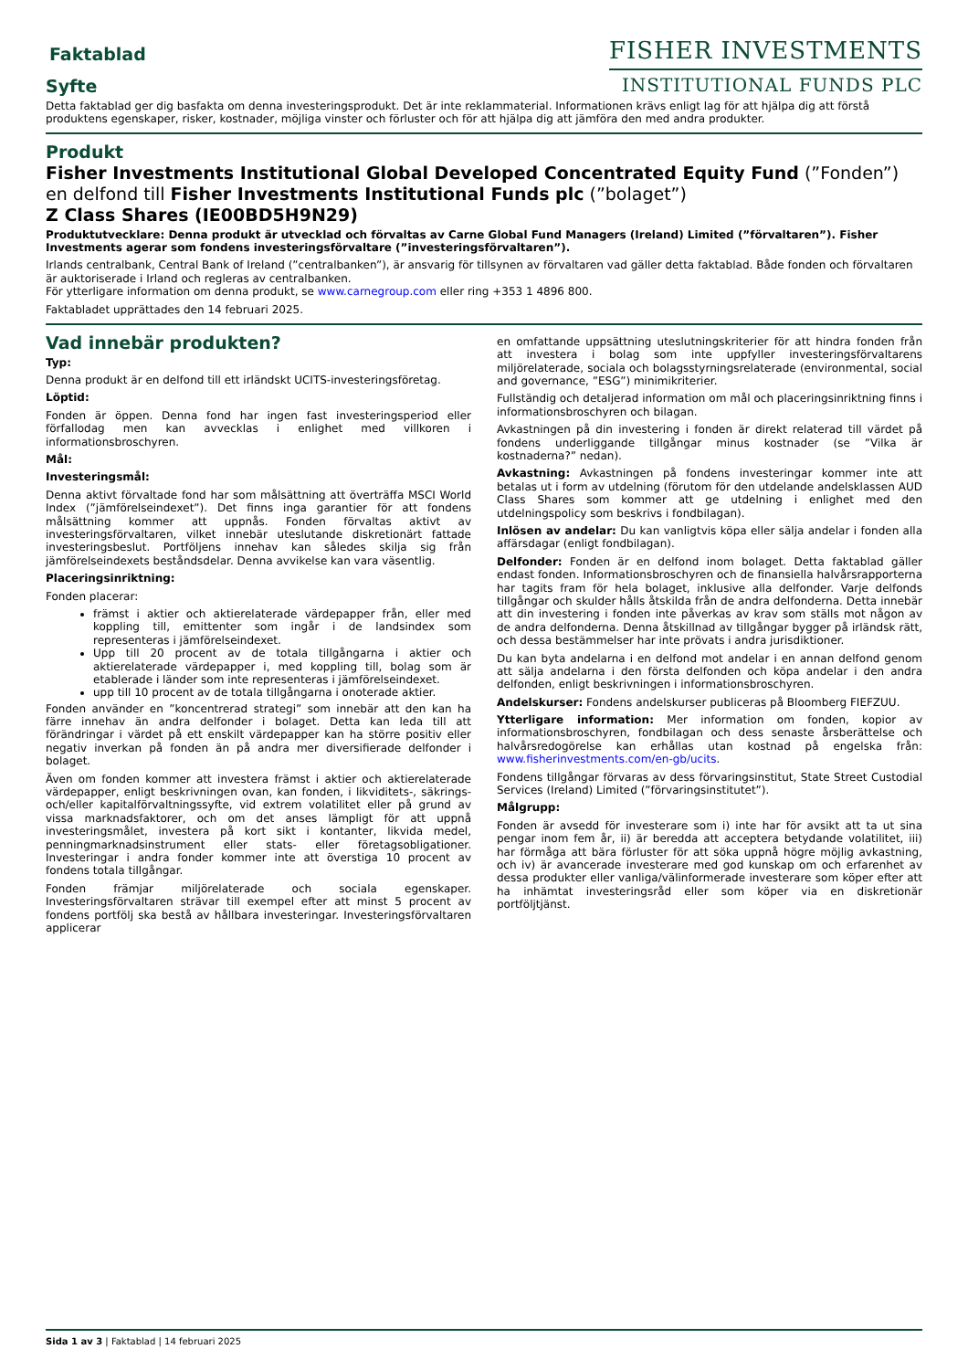Faktablad
Syfte
FISHER INVESTMENTS
INSTITUTIONAL FUNDS PLC
Detta faktablad ger dig basfakta om denna investeringsprodukt. Det är inte reklammaterial. Informationen krävs enligt lag för att hjälpa dig att förstå produktens egenskaper, risker, kostnader, möjliga vinster och förluster och för att hjälpa dig att jämföra den med andra produkter.
Produkt
Fisher Investments Institutional Global Developed Concentrated Equity Fund (”Fonden”)
en delfond till Fisher Investments Institutional Funds plc (”bolaget”)
Z Class Shares (IE00BD5H9N29)
Produktutvecklare: Denna produkt är utvecklad och förvaltas av Carne Global Fund Managers (Ireland) Limited (”förvaltaren”). Fisher Investments agerar som fondens investeringsförvaltare (”investeringsförvaltaren”).
Irlands centralbank, Central Bank of Ireland (”centralbanken”), är ansvarig för tillsynen av förvaltaren vad gäller detta faktablad. Både fonden och förvaltaren är auktoriserade i Irland och regleras av centralbanken.
För ytterligare information om denna produkt, se www.carnegroup.com eller ring +353 1 4896 800.
Faktabladet upprättades den 14 februari 2025.
Vad innebär produkten?
Typ:
Denna produkt är en delfond till ett irländskt UCITS-investeringsföretag.
Löptid:
Fonden är öppen. Denna fond har ingen fast investeringsperiod eller förfallodag men kan avvecklas i enlighet med villkoren i informationsbroschyren.
Mål:
Investeringsmål:
Denna aktivt förvaltade fond har som målsättning att överträffa MSCI World Index (”jämförelseindexet”). Det finns inga garantier för att fondens målsättning kommer att uppnås. Fonden förvaltas aktivt av investeringsförvaltaren, vilket innebär uteslutande diskretionärt fattade investeringsbeslut. Portföljens innehav kan således skilja sig från jämförelseindexets beståndsdelar. Denna avvikelse kan vara väsentlig.
Placeringsinriktning:
Fonden placerar:
främst i aktier och aktierelaterade värdepapper från, eller med koppling till, emittenter som ingår i de landsindex som representeras i jämförelseindexet.
Upp till 20 procent av de totala tillgångarna i aktier och aktierelaterade värdepapper i, med koppling till, bolag som är etablerade i länder som inte representeras i jämförelseindexet.
upp till 10 procent av de totala tillgångarna i onoterade aktier.
Fonden använder en ”koncentrerad strategi” som innebär att den kan ha färre innehav än andra delfonder i bolaget. Detta kan leda till att förändringar i värdet på ett enskilt värdepapper kan ha större positiv eller negativ inverkan på fonden än på andra mer diversifierade delfonder i bolaget.
Även om fonden kommer att investera främst i aktier och aktierelaterade värdepapper, enligt beskrivningen ovan, kan fonden, i likviditets-, säkrings- och/eller kapitalförvaltningssyfte, vid extrem volatilitet eller på grund av vissa marknadsfaktorer, och om det anses lämpligt för att uppnå investeringsmålet, investera på kort sikt i kontanter, likvida medel, penningmarknadsinstrument eller stats- eller företagsobligationer. Investeringar i andra fonder kommer inte att överstiga 10 procent av fondens totala tillgångar.
Fonden främjar miljörelaterade och sociala egenskaper. Investeringsförvaltaren strävar till exempel efter att minst 5 procent av fondens portfölj ska bestå av hållbara investeringar. Investeringsförvaltaren applicerar
en omfattande uppsättning uteslutningskriterier för att hindra fonden från att investera i bolag som inte uppfyller investeringsförvaltarens miljörelaterade, sociala och bolagsstyrningsrelaterade (environmental, social and governance, ”ESG”) minimikriterier.
Fullständig och detaljerad information om mål och placeringsinriktning finns i informationsbroschyren och bilagan.
Avkastningen på din investering i fonden är direkt relaterad till värdet på fondens underliggande tillgångar minus kostnader (se ”Vilka är kostnaderna?” nedan).
Avkastning: Avkastningen på fondens investeringar kommer inte att betalas ut i form av utdelning (förutom för den utdelande andelsklassen AUD Class Shares som kommer att ge utdelning i enlighet med den utdelningspolicy som beskrivs i fondbilagan).
Inlösen av andelar: Du kan vanligtvis köpa eller sälja andelar i fonden alla affärsdagar (enligt fondbilagan).
Delfonder: Fonden är en delfond inom bolaget. Detta faktablad gäller endast fonden. Informationsbroschyren och de finansiella halvårsrapporterna har tagits fram för hela bolaget, inklusive alla delfonder. Varje delfonds tillgångar och skulder hålls åtskilda från de andra delfonderna. Detta innebär att din investering i fonden inte påverkas av krav som ställs mot någon av de andra delfonderna. Denna åtskillnad av tillgångar bygger på irländsk rätt, och dessa bestämmelser har inte prövats i andra jurisdiktioner.
Du kan byta andelarna i en delfond mot andelar i en annan delfond genom att sälja andelarna i den första delfonden och köpa andelar i den andra delfonden, enligt beskrivningen i informationsbroschyren.
Andelskurser: Fondens andelskurser publiceras på Bloomberg FIEFZUU.
Ytterligare information: Mer information om fonden, kopior av informationsbroschyren, fondbilagan och dess senaste årsberättelse och halvårsredogörelse kan erhållas utan kostnad på engelska från: www.fisherinvestments.com/en-gb/ucits.
Fondens tillgångar förvaras av dess förvaringsinstitut, State Street Custodial Services (Ireland) Limited (”förvaringsinstitutet”).
Målgrupp:
Fonden är avsedd för investerare som i) inte har för avsikt att ta ut sina pengar inom fem år, ii) är beredda att acceptera betydande volatilitet, iii) har förmåga att bära förluster för att söka uppnå högre möjlig avkastning, och iv) är avancerade investerare med god kunskap om och erfarenhet av dessa produkter eller vanliga/välinformerade investerare som köper efter att ha inhämtat investeringsråd eller som köper via en diskretionär portföljtjänst.
Sida 1 av 3 | Faktablad | 14 februari 2025